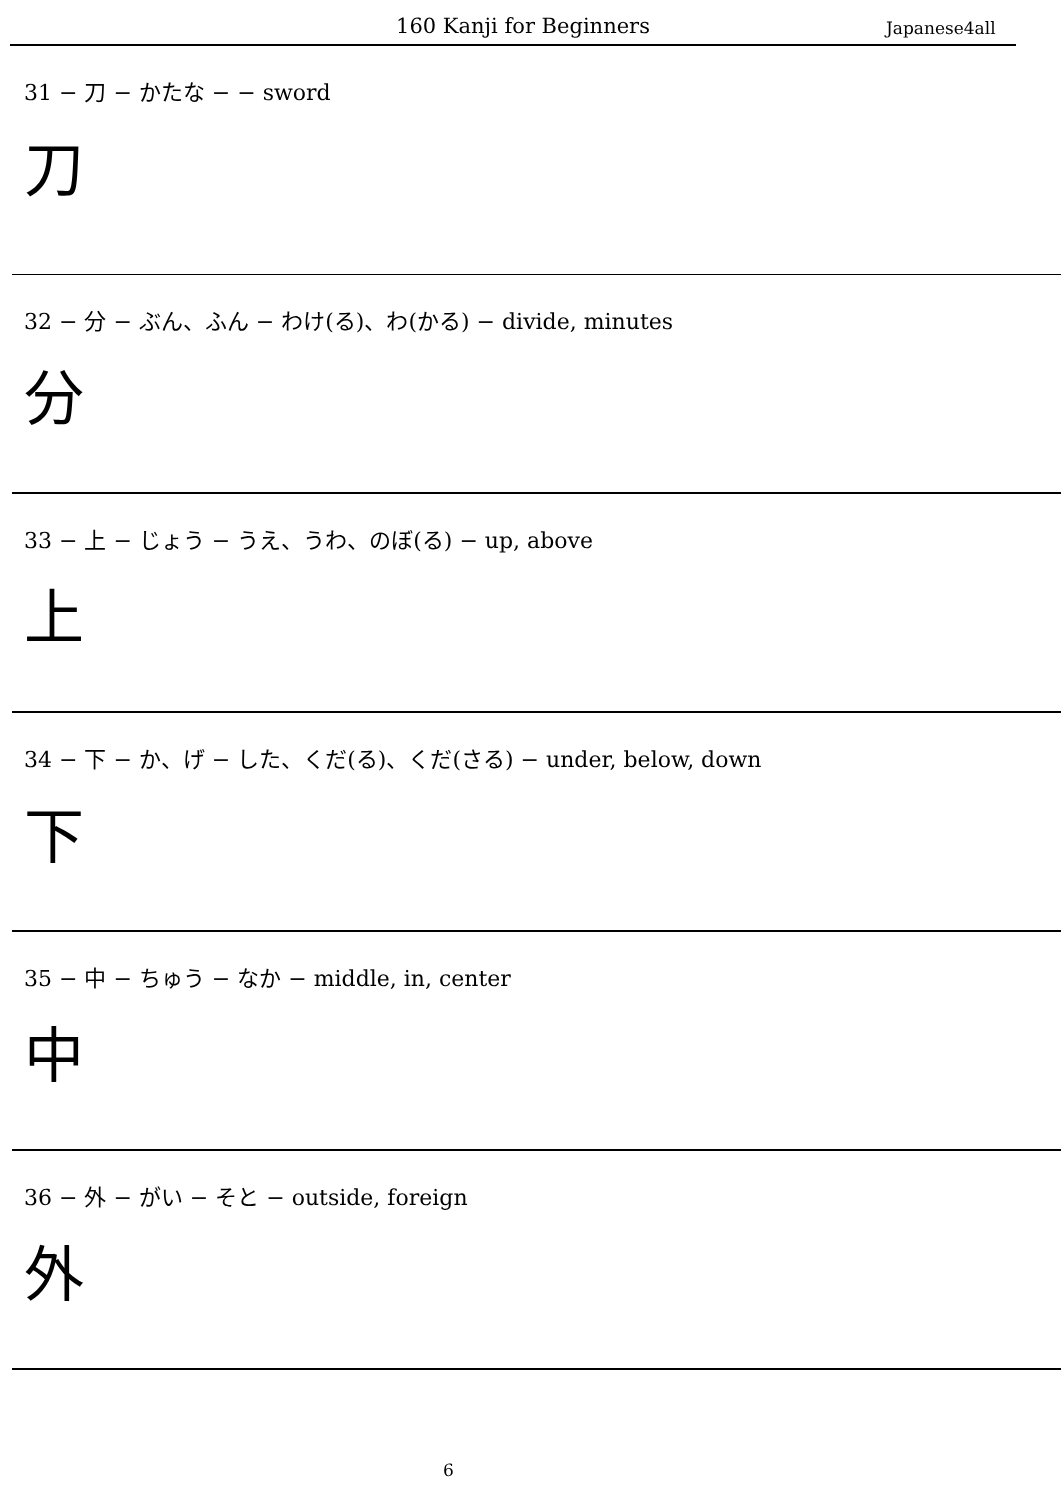160 Kanji for Beginners
Japanese4all
31 − 刀 − かたな − − sword
刀
32 − 分 − ぶん、ふん − わけ(る)、わ(かる) − divide, minutes
分
33 − 上 − じょう − うえ、うわ、のぼ(る) − up, above
上
34 − 下 − か、げ − した、くだ(る)、くだ(さる) − under, below, down
下
35 − 中 − ちゅう − なか − middle, in, center
中
36 − 外 − がい − そと − outside, foreign
外
6